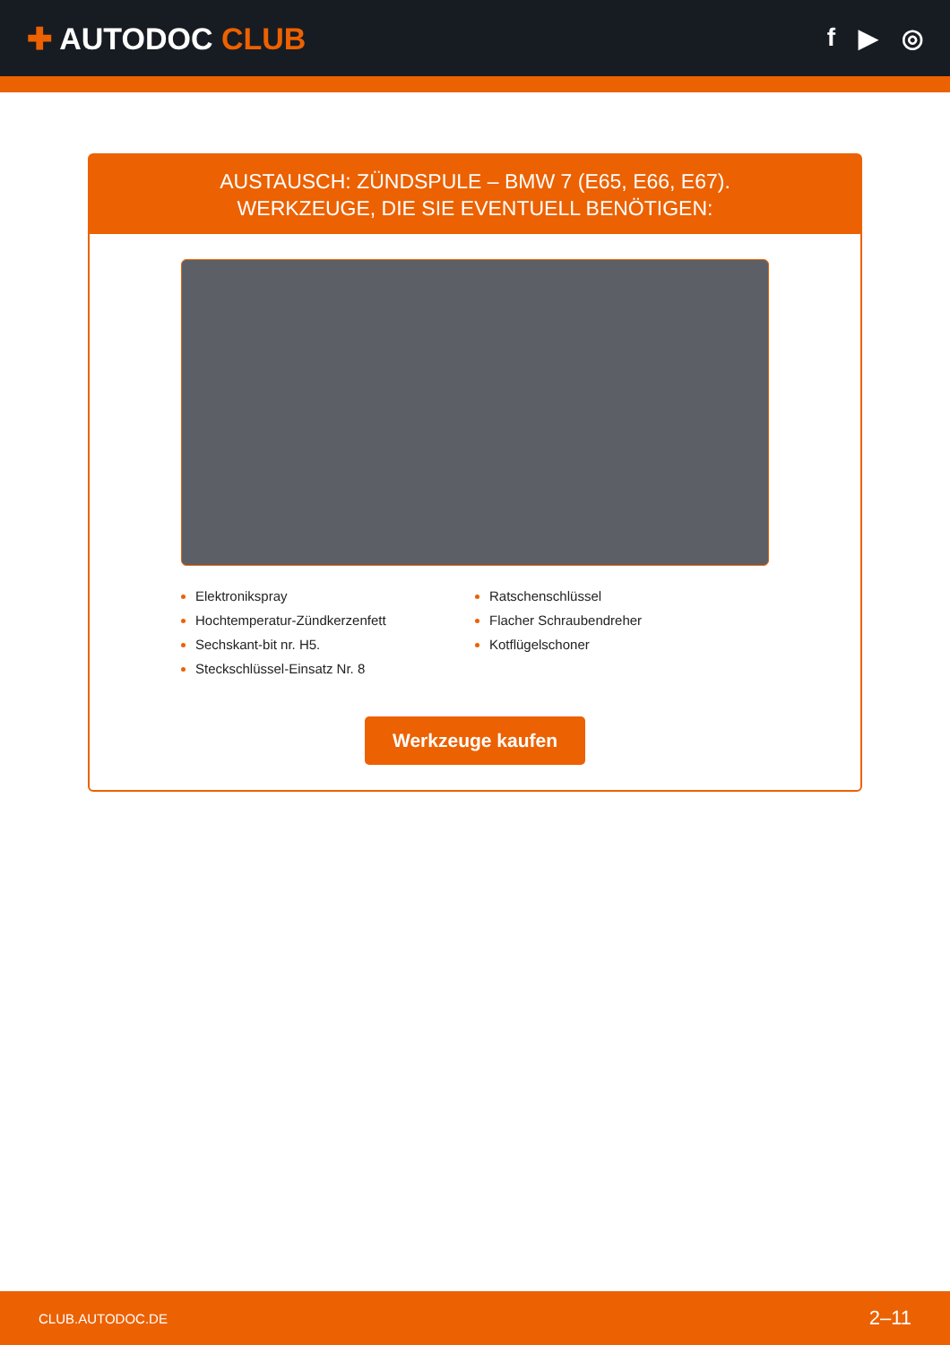✚ AUTODOC CLUB
f ▶ ◎
AUSTAUSCH: ZÜNDSPULE – BMW 7 (E65, E66, E67).
WERKZEUGE, DIE SIE EVENTUELL BENÖTIGEN:
Elektronikspray
Hochtemperatur-Zündkerzenfett
Sechskant-bit nr. H5.
Steckschlüssel-Einsatz Nr. 8
Ratschenschlüssel
Flacher Schraubendreher
Kotflügelschoner
Werkzeuge kaufen
CLUB.AUTODOC.DE 2–11